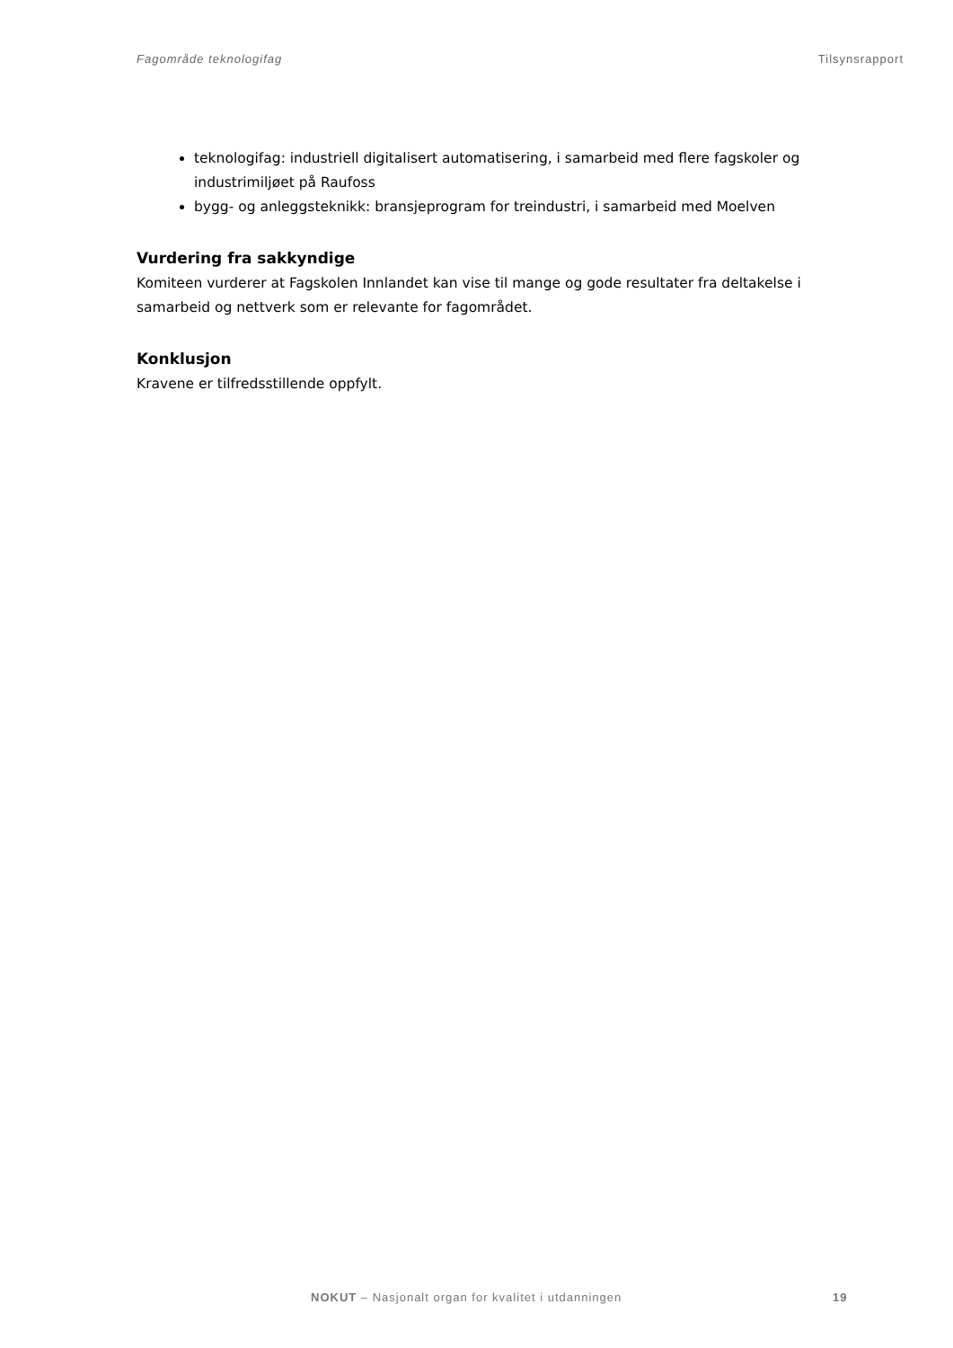Fagområde teknologifag Tilsynsrapport
teknologifag: industriell digitalisert automatisering, i samarbeid med flere fagskoler og industrimiljøet på Raufoss
bygg- og anleggsteknikk: bransjeprogram for treindustri, i samarbeid med Moelven
Vurdering fra sakkyndige
Komiteen vurderer at Fagskolen Innlandet kan vise til mange og gode resultater fra deltakelse i samarbeid og nettverk som er relevante for fagområdet.
Konklusjon
Kravene er tilfredsstillende oppfylt.
NOKUT – Nasjonalt organ for kvalitet i utdanningen 19